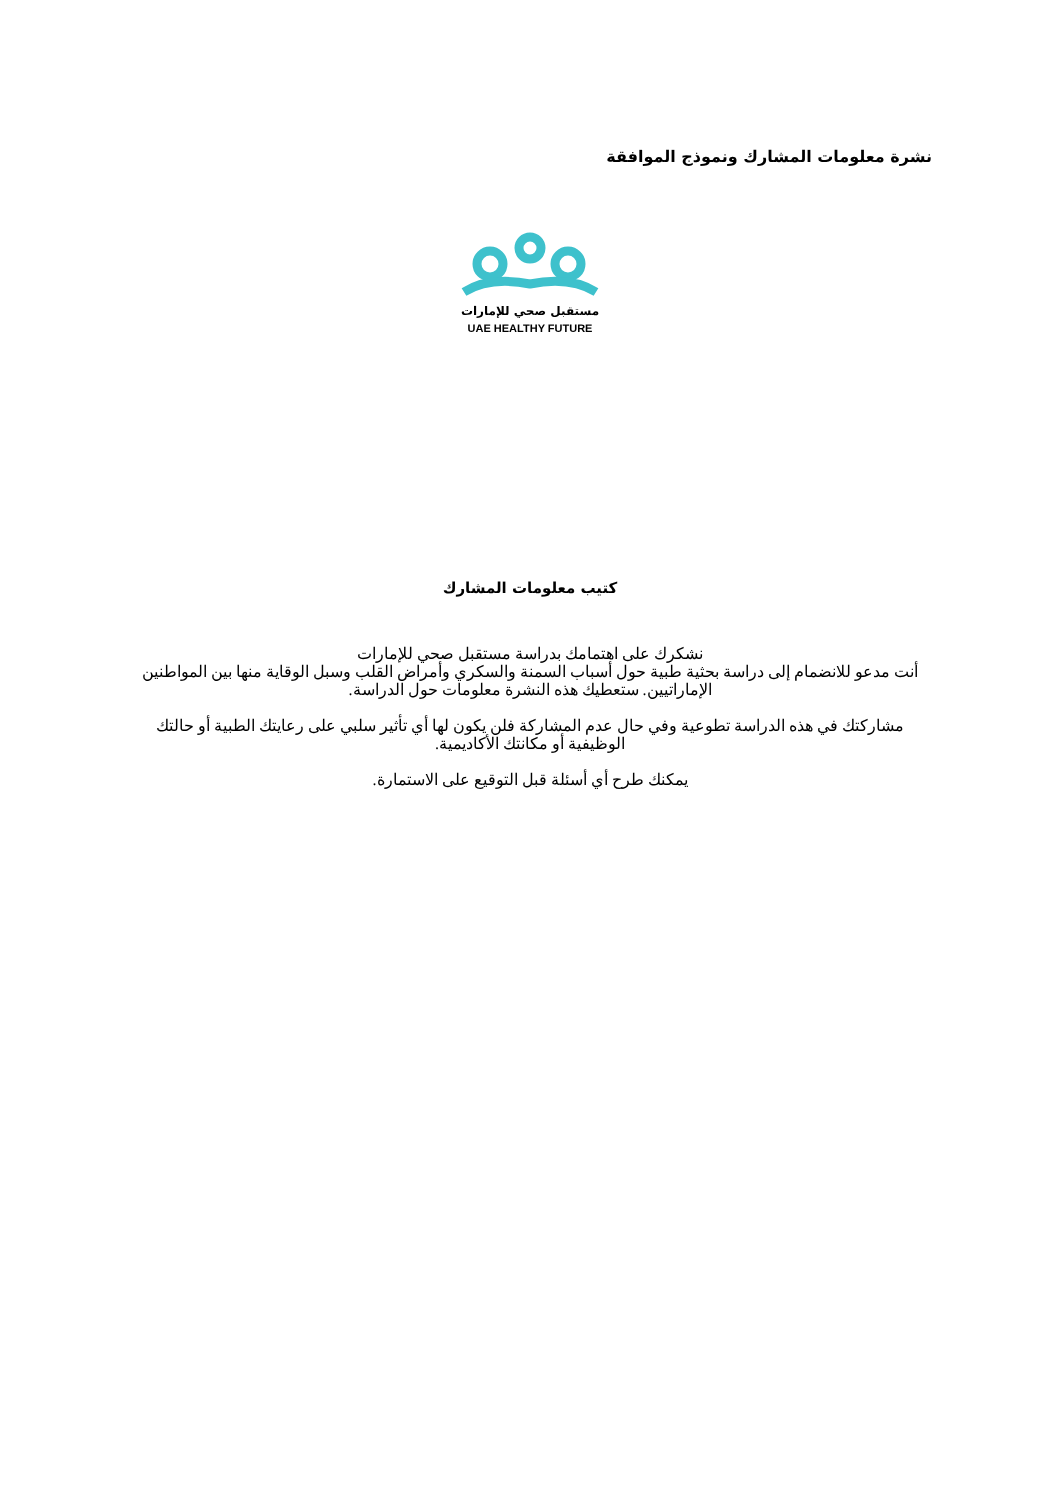نشرة معلومات المشارك ونموذج الموافقة
مستقبل صحي للإمارات
UAE HEALTHY FUTURE
كتيب معلومات المشارك
نشكرك على اهتمامك بدراسة مستقبل صحي للإمارات
أنت مدعو للانضمام إلى دراسة بحثية طبية حول أسباب السمنة والسكري وأمراض القلب وسبل الوقاية منها بين المواطنين الإماراتيين. ستعطيك هذه النشرة معلومات حول الدراسة.
مشاركتك في هذه الدراسة تطوعية وفي حال عدم المشاركة فلن يكون لها أي تأثير سلبي على رعايتك الطبية أو حالتك الوظيفية أو مكانتك الأكاديمية.
يمكنك طرح أي أسئلة قبل التوقيع على الاستمارة.